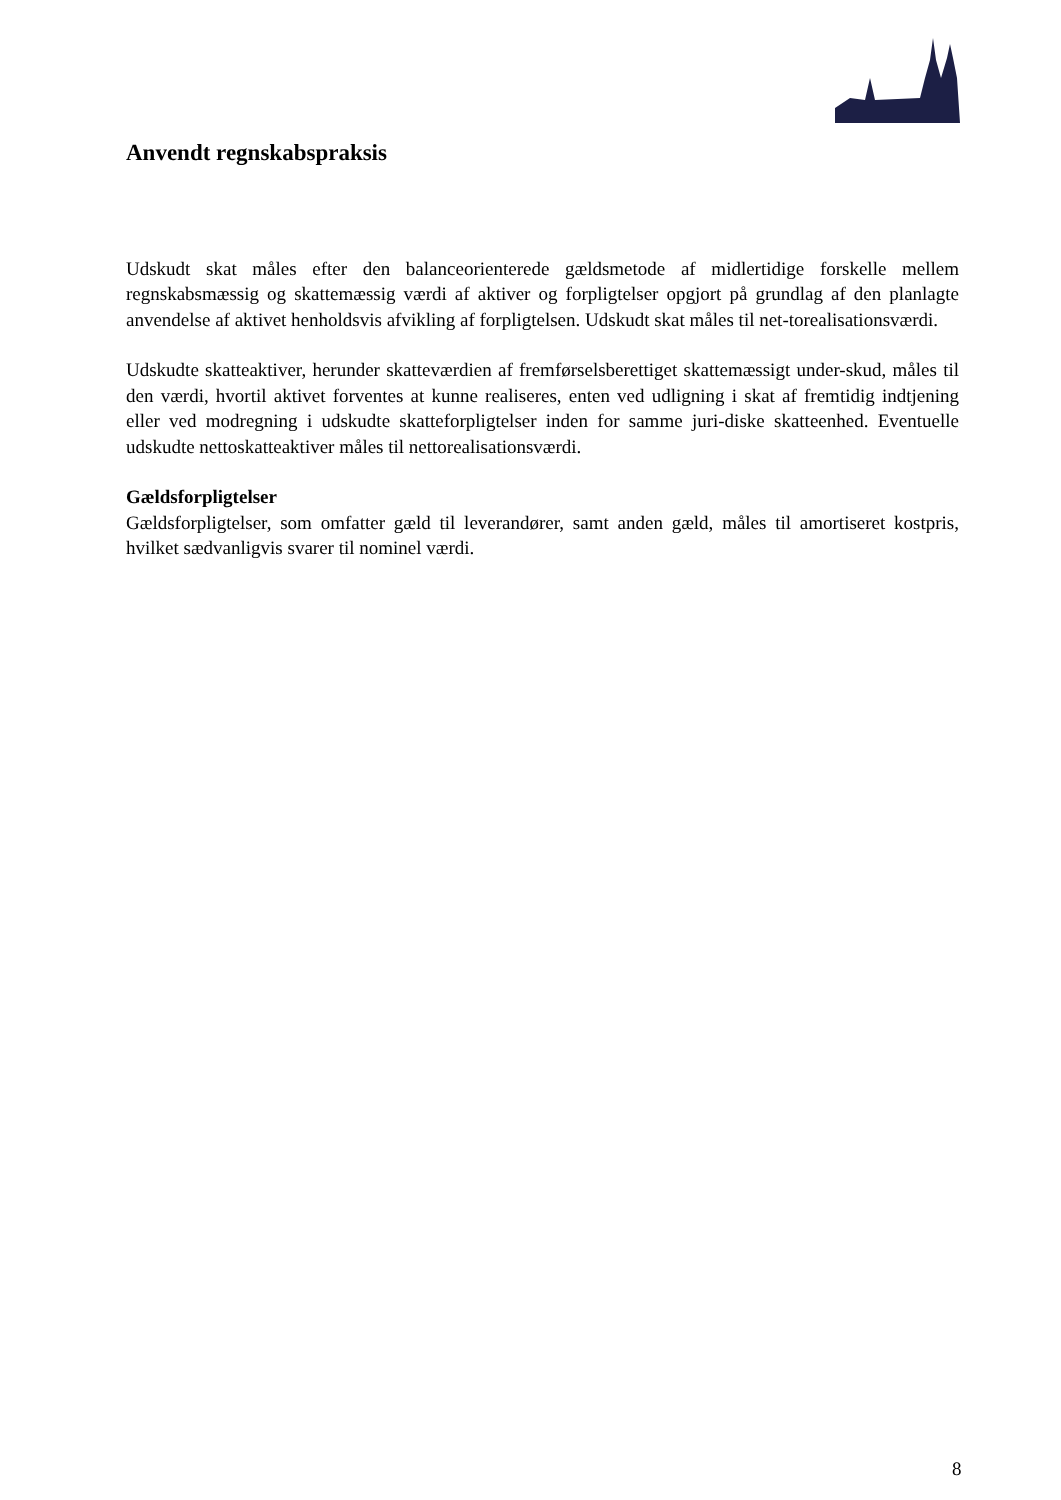Anvendt regnskabspraksis
Udskudt skat måles efter den balanceorienterede gældsmetode af midlertidige forskelle mellem regnskabsmæssig og skattemæssig værdi af aktiver og forpligtelser opgjort på grundlag af den planlagte anvendelse af aktivet henholdsvis afvikling af forpligtelsen. Udskudt skat måles til net-torealisationsværdi.
Udskudte skatteaktiver, herunder skatteværdien af fremførselsberettiget skattemæssigt under-skud, måles til den værdi, hvortil aktivet forventes at kunne realiseres, enten ved udligning i skat af fremtidig indtjening eller ved modregning i udskudte skatteforpligtelser inden for samme juri-diske skatteenhed. Eventuelle udskudte nettoskatteaktiver måles til nettorealisationsværdi.
Gældsforpligtelser
Gældsforpligtelser, som omfatter gæld til leverandører, samt anden gæld, måles til amortiseret kostpris, hvilket sædvanligvis svarer til nominel værdi.
8